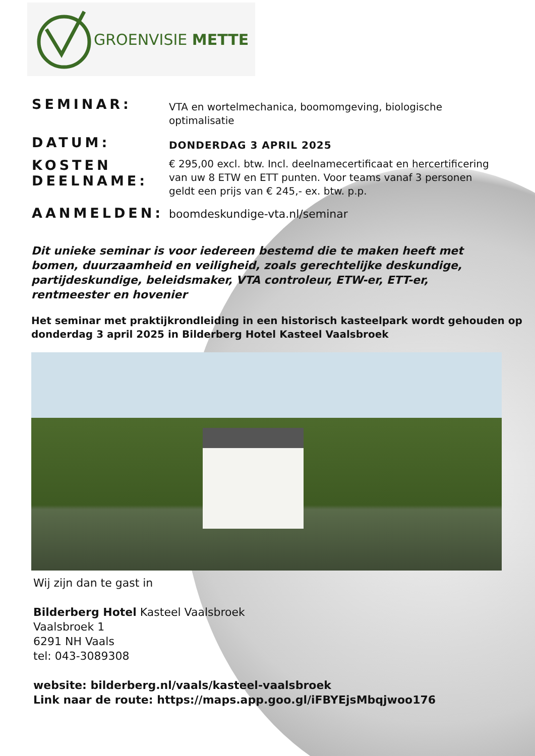GROENVISIE METTE
SEMINAR:
VTA en wortelmechanica, boomomgeving, biologische optimalisatie
DATUM:
DONDERDAG 3 APRIL 2025
KOSTEN DEELNAME:
€ 295,00 excl. btw. Incl. deelnamecertificaat en hercertificering van uw 8 ETW en ETT punten. Voor teams vanaf 3 personen geldt een prijs van € 245,- ex. btw. p.p.
AANMELDEN:
boomdeskundige-vta.nl/seminar
Dit unieke seminar is voor iedereen bestemd die te maken heeft met bomen, duurzaamheid en veiligheid, zoals gerechtelijke deskundige, partijdeskundige, beleidsmaker, VTA controleur, ETW-er, ETT-er, rentmeester en hovenier
Het seminar met praktijkrondleiding in een historisch kasteelpark wordt gehouden op donderdag 3 april 2025 in Bilderberg Hotel Kasteel Vaalsbroek
Wij zijn dan te gast in
Bilderberg Hotel Kasteel Vaalsbroek
Vaalsbroek 1
6291 NH Vaals
tel: 043-3089308
website: bilderberg.nl/vaals/kasteel-vaalsbroek
Link naar de route: https://maps.app.goo.gl/iFBYEjsMbqjwoo176